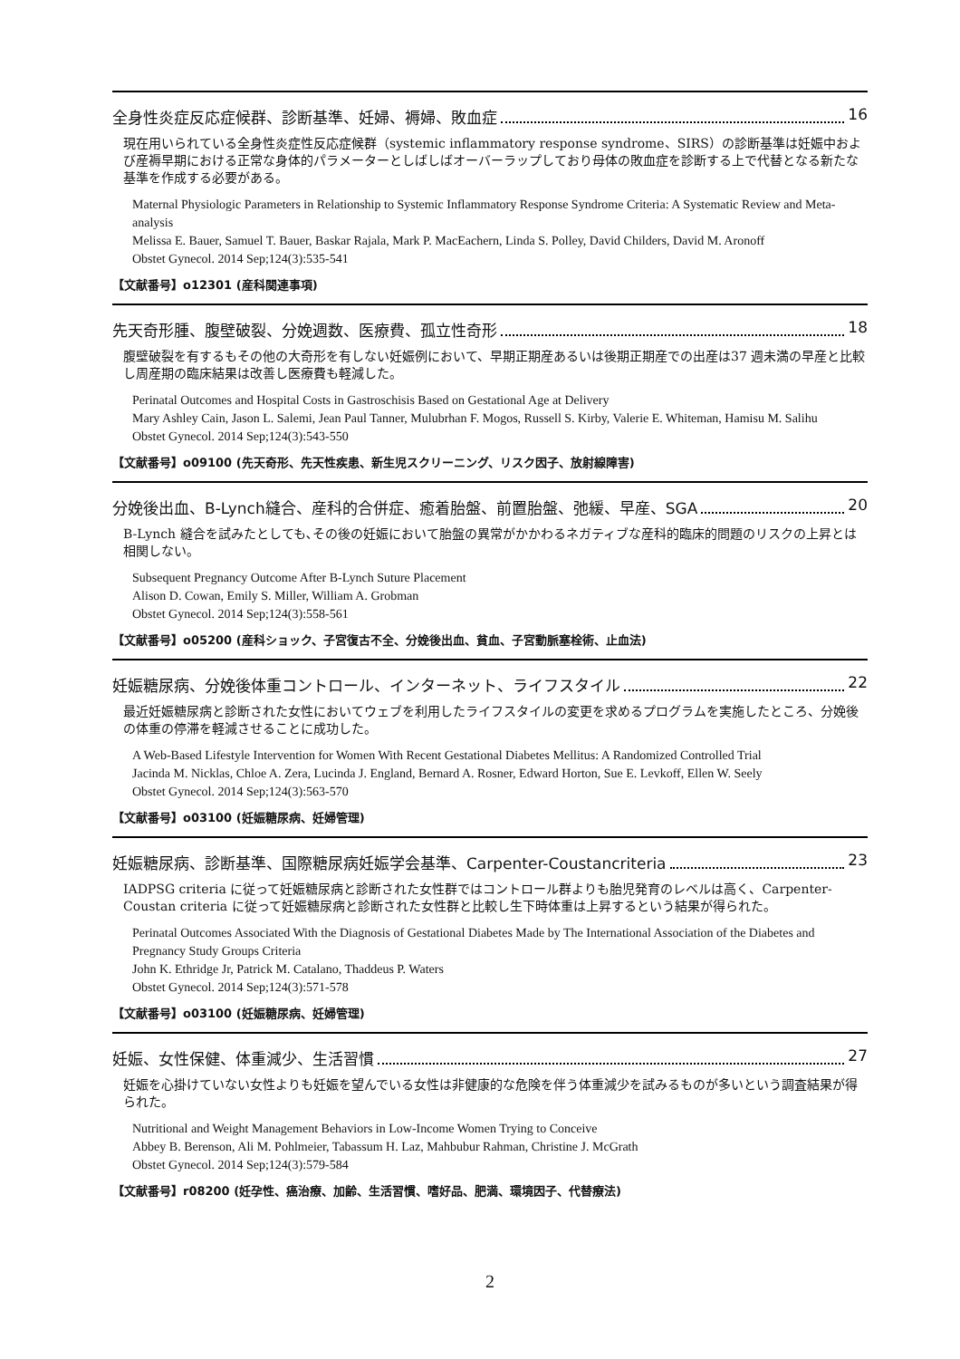全身性炎症反応症候群、診断基準、妊婦、褥婦、敗血症 16
現在用いられている全身性炎症性反応症候群（systemic inflammatory response syndrome、SIRS）の診断基準は妊娠中および産褥早期における正常な身体的パラメーターとしばしばオーバーラップしており母体の敗血症を診断する上で代替となる新たな基準を作成する必要がある。
Maternal Physiologic Parameters in Relationship to Systemic Inflammatory Response Syndrome Criteria: A Systematic Review and Meta-analysis
Melissa E. Bauer, Samuel T. Bauer, Baskar Rajala, Mark P. MacEachern, Linda S. Polley, David Childers, David M. Aronoff
Obstet Gynecol. 2014 Sep;124(3):535-541
【文献番号】o12301 (産科関連事項)
先天奇形腫、腹壁破裂、分娩週数、医療費、孤立性奇形 18
腹壁破裂を有するもその他の大奇形を有しない妊娠例において、早期正期産あるいは後期正期産での出産は37 週未満の早産と比較し周産期の臨床結果は改善し医療費も軽減した。
Perinatal Outcomes and Hospital Costs in Gastroschisis Based on Gestational Age at Delivery
Mary Ashley Cain, Jason L. Salemi, Jean Paul Tanner, Mulubrhan F. Mogos, Russell S. Kirby, Valerie E. Whiteman, Hamisu M. Salihu
Obstet Gynecol. 2014 Sep;124(3):543-550
【文献番号】o09100 (先天奇形、先天性疾患、新生児スクリーニング、リスク因子、放射線障害)
分娩後出血、B-Lynch縫合、産科的合併症、癒着胎盤、前置胎盤、弛緩、早産、SGA 20
B-Lynch 縫合を試みたとしても､その後の妊娠において胎盤の異常がかかわるネガティブな産科的臨床的問題のリスクの上昇とは相関しない。
Subsequent Pregnancy Outcome After B-Lynch Suture Placement
Alison D. Cowan, Emily S. Miller, William A. Grobman
Obstet Gynecol. 2014 Sep;124(3):558-561
【文献番号】o05200 (産科ショック、子宮復古不全、分娩後出血、貧血、子宮動脈塞栓術、止血法)
妊娠糖尿病、分娩後体重コントロール、インターネット、ライフスタイル 22
最近妊娠糖尿病と診断された女性においてウェブを利用したライフスタイルの変更を求めるプログラムを実施したところ、分娩後の体重の停滞を軽減させることに成功した。
A Web-Based Lifestyle Intervention for Women With Recent Gestational Diabetes Mellitus: A Randomized Controlled Trial
Jacinda M. Nicklas, Chloe A. Zera, Lucinda J. England, Bernard A. Rosner, Edward Horton, Sue E. Levkoff, Ellen W. Seely
Obstet Gynecol. 2014 Sep;124(3):563-570
【文献番号】o03100 (妊娠糖尿病、妊婦管理)
妊娠糖尿病、診断基準、国際糖尿病妊娠学会基準、Carpenter-Coustancriteria 23
IADPSG criteria に従って妊娠糖尿病と診断された女性群ではコントロール群よりも胎児発育のレベルは高く、Carpenter-Coustan criteria に従って妊娠糖尿病と診断された女性群と比較し生下時体重は上昇するという結果が得られた。
Perinatal Outcomes Associated With the Diagnosis of Gestational Diabetes Made by The International Association of the Diabetes and Pregnancy Study Groups Criteria
John K. Ethridge Jr, Patrick M. Catalano, Thaddeus P. Waters
Obstet Gynecol. 2014 Sep;124(3):571-578
【文献番号】o03100 (妊娠糖尿病、妊婦管理)
妊娠、女性保健、体重減少、生活習慣 27
妊娠を心掛けていない女性よりも妊娠を望んでいる女性は非健康的な危険を伴う体重減少を試みるものが多いという調査結果が得られた。
Nutritional and Weight Management Behaviors in Low-Income Women Trying to Conceive
Abbey B. Berenson, Ali M. Pohlmeier, Tabassum H. Laz, Mahbubur Rahman, Christine J. McGrath
Obstet Gynecol. 2014 Sep;124(3):579-584
【文献番号】r08200 (妊孕性、癌治療、加齢、生活習慣、嗜好品、肥満、環境因子、代替療法)
2